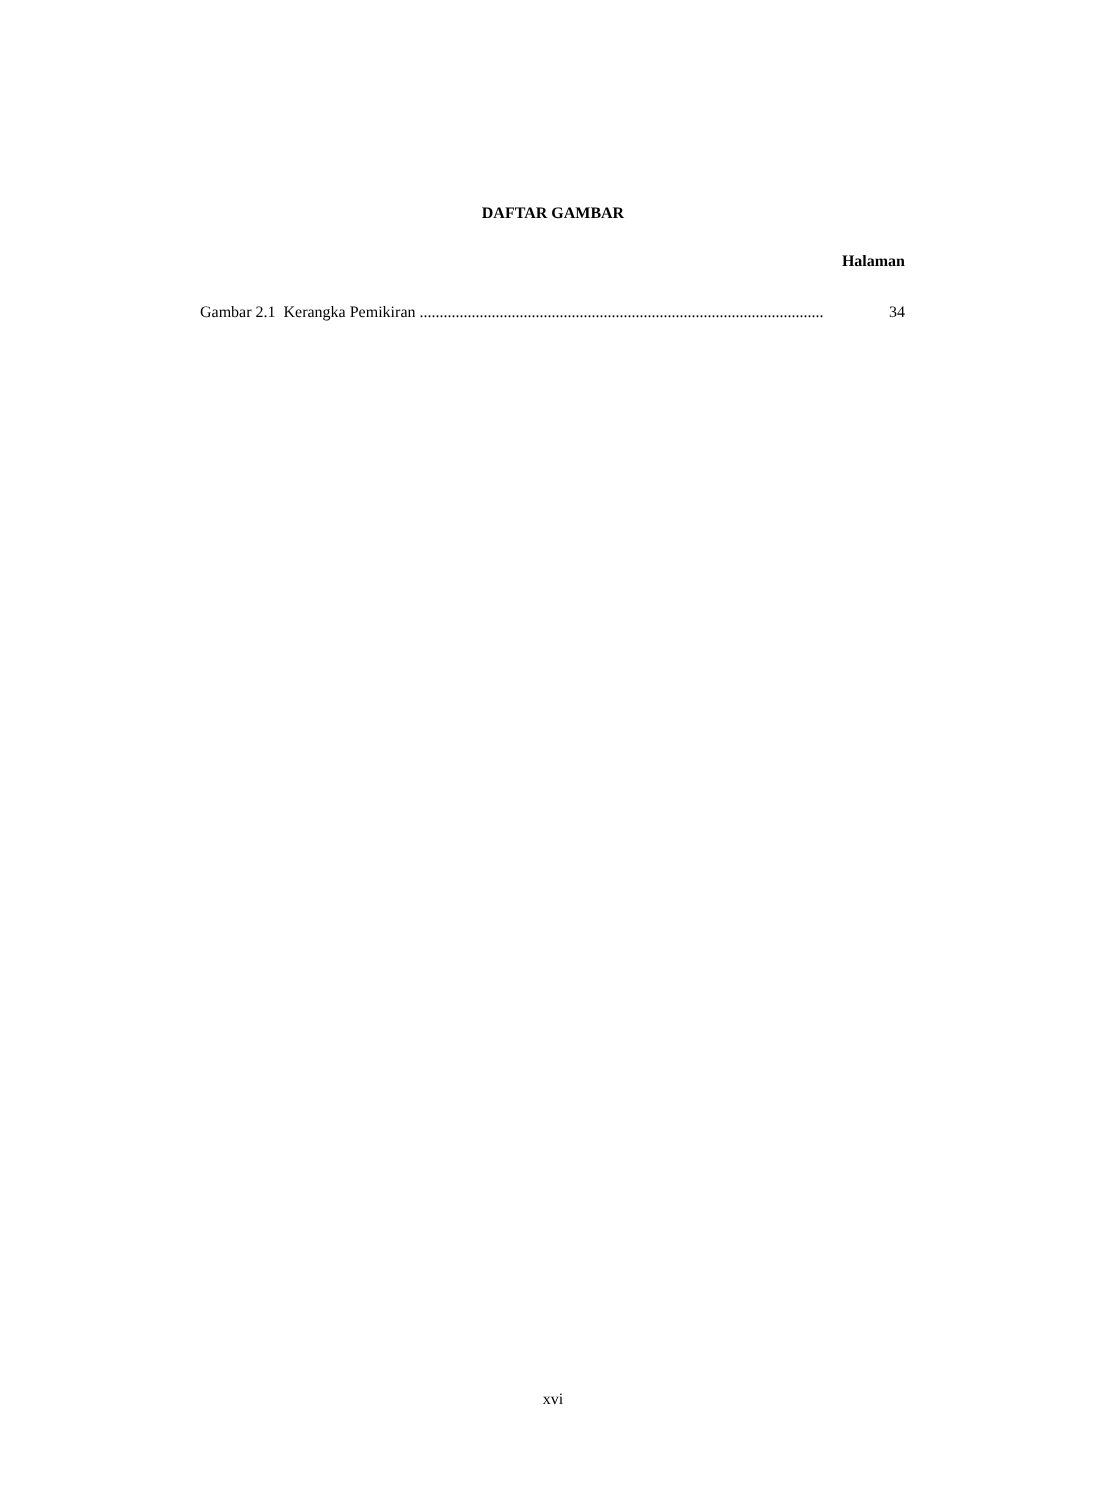DAFTAR GAMBAR
Halaman
Gambar 2.1 Kerangka Pemikiran..................................................................................................... 34
xvi